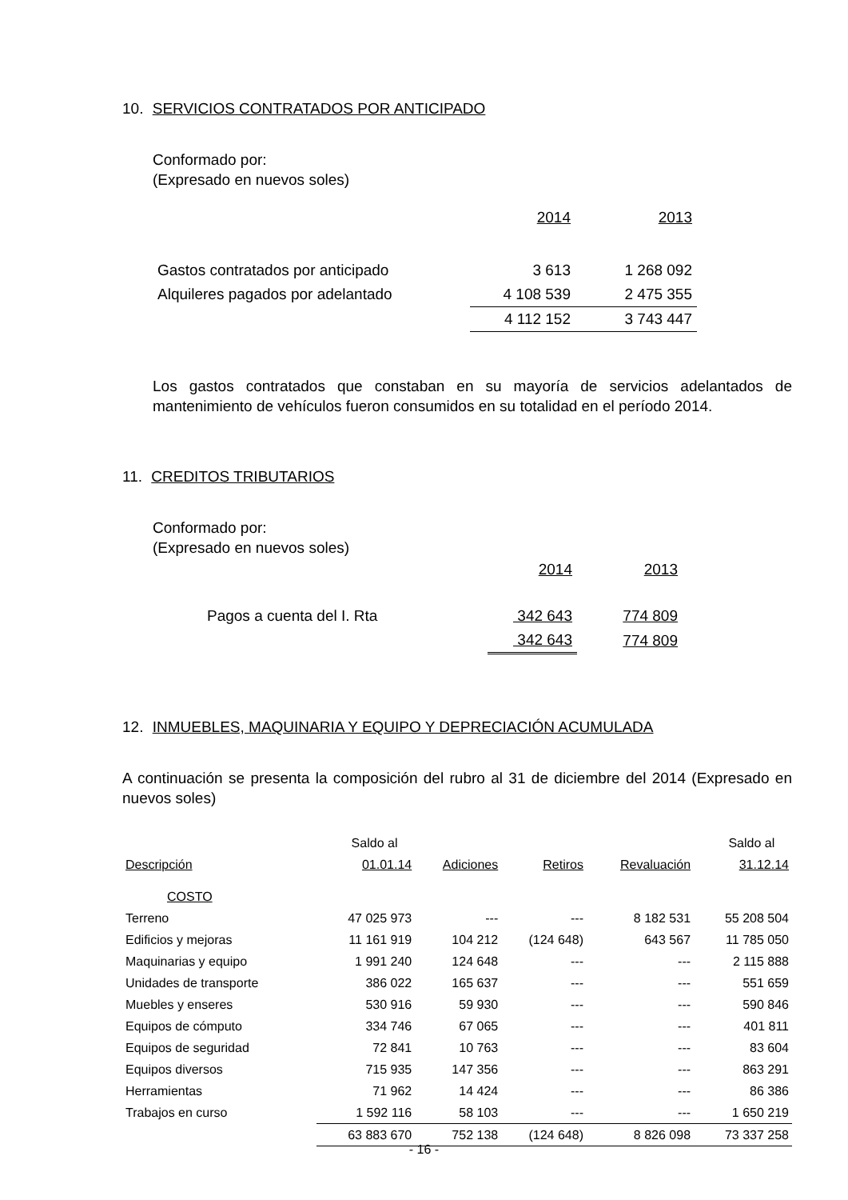10. SERVICIOS CONTRATADOS POR ANTICIPADO
Conformado por:
(Expresado en nuevos soles)
| | 2014 | 2013 |
| Gastos contratados por anticipado | 3 613 | 1 268 092 |
| Alquileres pagados por adelantado | 4 108 539 | 2 475 355 |
| | 4 112 152 | 3 743 447 |
Los gastos contratados que constaban en su mayoría de servicios adelantados de mantenimiento de vehículos fueron consumidos en su totalidad en el período 2014.
11. CREDITOS TRIBUTARIOS
Conformado por:
(Expresado en nuevos soles)
| | 2014 | 2013 |
| Pagos a cuenta del I. Rta | 342 643 | 774 809 |
| | 342 643 | 774 809 |
12. INMUEBLES, MAQUINARIA Y EQUIPO Y DEPRECIACIÓN ACUMULADA
A continuación se presenta la composición del rubro al 31 de diciembre del 2014 (Expresado en nuevos soles)
| | Saldo al | | | | Saldo al |
| Descripción | 01.01.14 | Adiciones | Retiros | Revaluación | 31.12.14 |
| COSTO | | | | | |
| Terreno | 47 025 973 | --- | --- | 8 182 531 | 55 208 504 |
| Edificios y mejoras | 11 161 919 | 104 212 | (124 648) | 643 567 | 11 785 050 |
| Maquinarias y equipo | 1 991 240 | 124 648 | --- | --- | 2 115 888 |
| Unidades de transporte | 386 022 | 165 637 | --- | --- | 551 659 |
| Muebles y enseres | 530 916 | 59 930 | --- | --- | 590 846 |
| Equipos de cómputo | 334 746 | 67 065 | --- | --- | 401 811 |
| Equipos de seguridad | 72 841 | 10 763 | --- | --- | 83 604 |
| Equipos diversos | 715 935 | 147 356 | --- | --- | 863 291 |
| Herramientas | 71 962 | 14 424 | --- | --- | 86 386 |
| Trabajos en curso | 1 592 116 | 58 103 | --- | --- | 1 650 219 |
| | 63 883 670 | 752 138 | (124 648) | 8 826 098 | 73 337 258 |
- 16 -